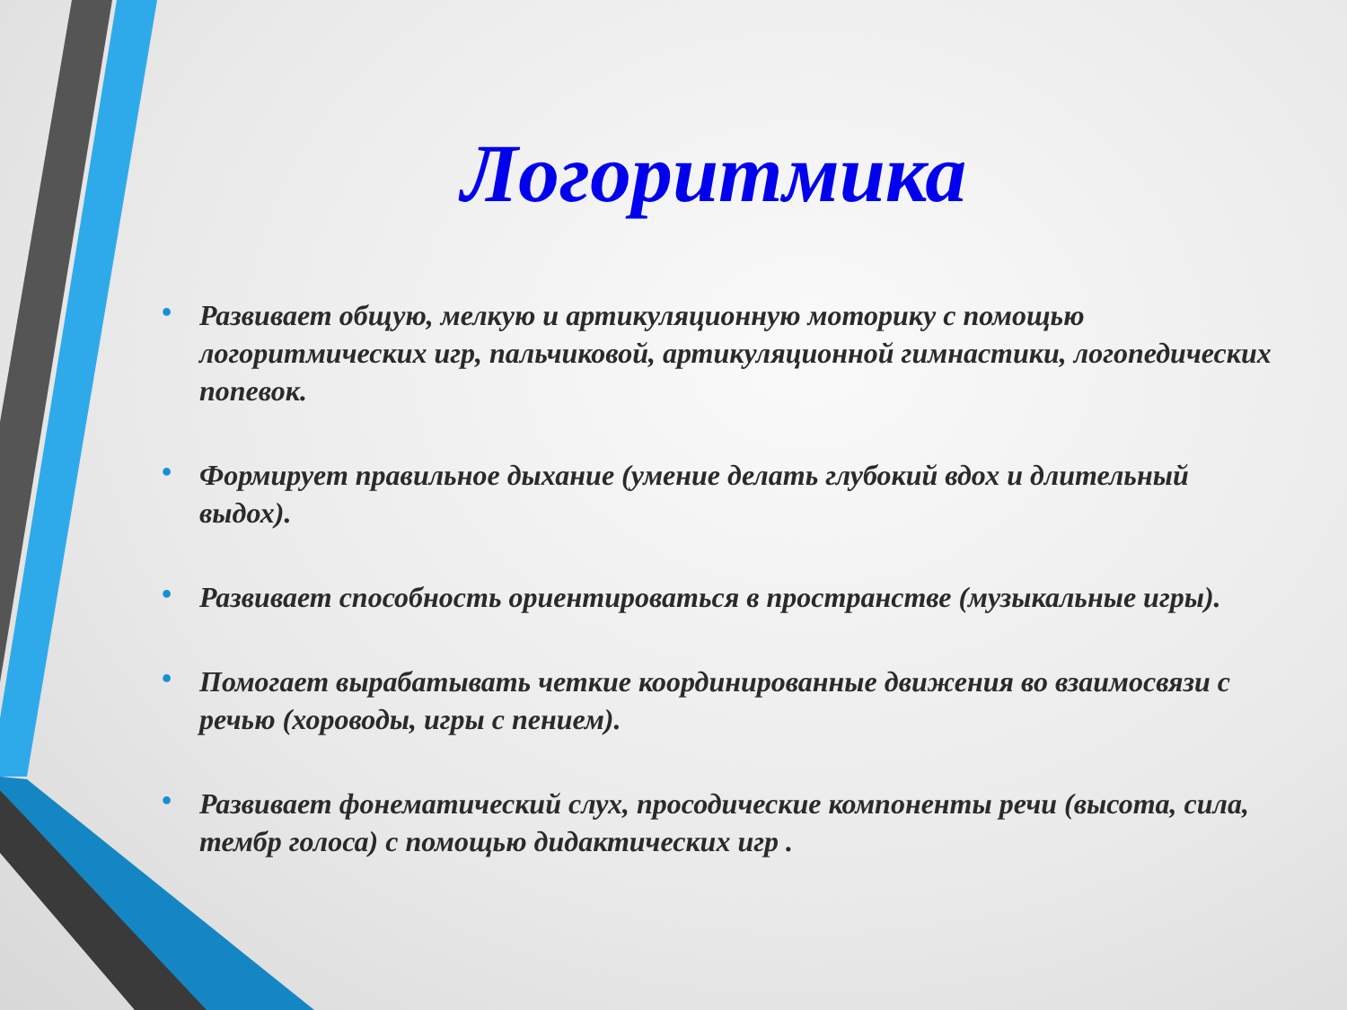Логоритмика
• Развивает общую, мелкую и артикуляционную моторику с помощью логоритмических игр, пальчиковой, артикуляционной гимнастики, логопедических попевок.
• Формирует правильное дыхание (умение делать глубокий вдох и длительный выдох).
• Развивает способность ориентироваться в пространстве (музыкальные игры).
• Помогает вырабатывать четкие координированные движения во взаимосвязи с речью (хороводы, игры с пением).
• Развивает фонематический слух, просодические компоненты речи (высота, сила, тембр голоса) с помощью дидактических игр .